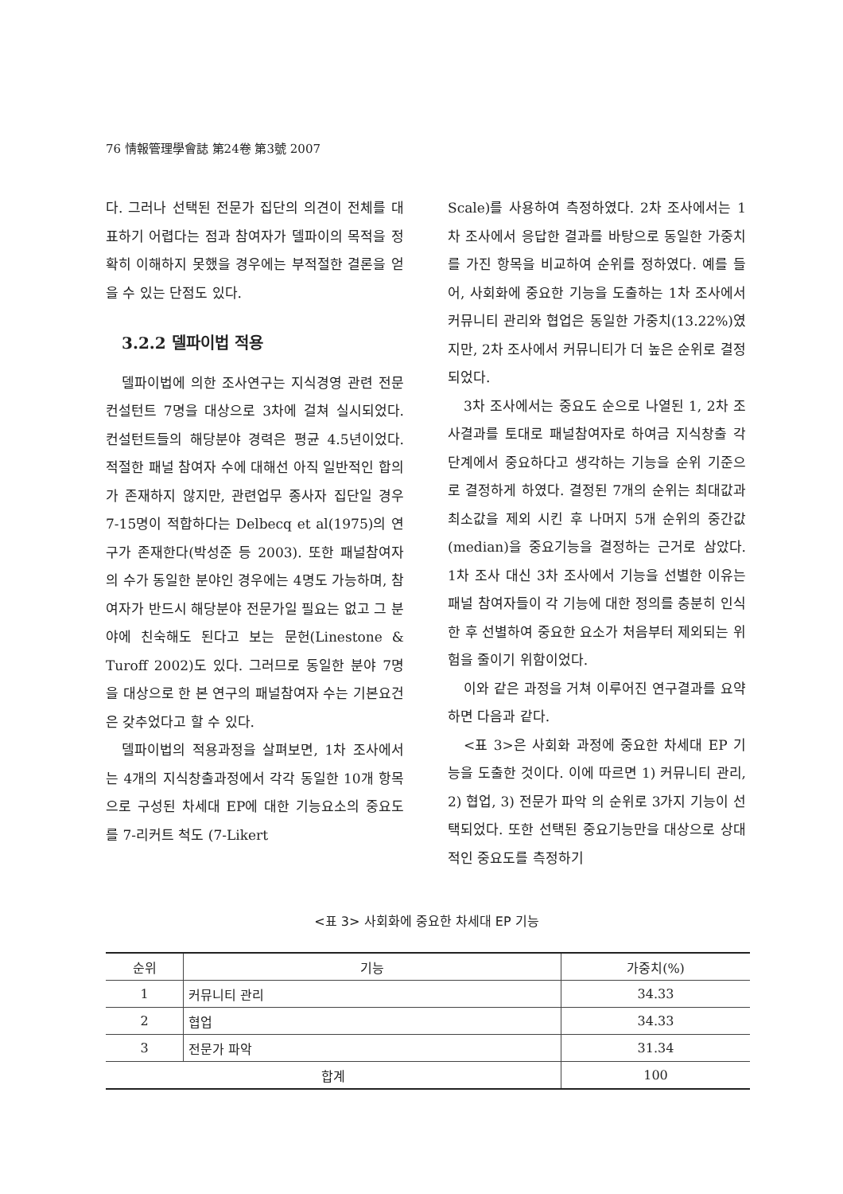76 情報管理學會誌 第24卷 第3號 2007
다. 그러나 선택된 전문가 집단의 의견이 전체를 대표하기 어렵다는 점과 참여자가 델파이의 목적을 정확히 이해하지 못했을 경우에는 부적절한 결론을 얻을 수 있는 단점도 있다.
3.2.2 델파이법 적용
델파이법에 의한 조사연구는 지식경영 관련 전문 컨설턴트 7명을 대상으로 3차에 걸쳐 실시되었다. 컨설턴트들의 해당분야 경력은 평균 4.5년이었다. 적절한 패널 참여자 수에 대해선 아직 일반적인 합의가 존재하지 않지만, 관련업무 종사자 집단일 경우 7-15명이 적합하다는 Delbecq et al(1975)의 연구가 존재한다(박성준 등 2003). 또한 패널참여자의 수가 동일한 분야인 경우에는 4명도 가능하며, 참여자가 반드시 해당분야 전문가일 필요는 없고 그 분야에 친숙해도 된다고 보는 문헌(Linestone & Turoff 2002)도 있다. 그러므로 동일한 분야 7명을 대상으로 한 본 연구의 패널참여자 수는 기본요건은 갖추었다고 할 수 있다.
델파이법의 적용과정을 살펴보면, 1차 조사에서는 4개의 지식창출과정에서 각각 동일한 10개 항목으로 구성된 차세대 EP에 대한 기능요소의 중요도를 7-리커트 척도 (7-Likert
Scale)를 사용하여 측정하였다. 2차 조사에서는 1차 조사에서 응답한 결과를 바탕으로 동일한 가중치를 가진 항목을 비교하여 순위를 정하였다. 예를 들어, 사회화에 중요한 기능을 도출하는 1차 조사에서 커뮤니티 관리와 협업은 동일한 가중치(13.22%)였지만, 2차 조사에서 커뮤니티가 더 높은 순위로 결정되었다.
3차 조사에서는 중요도 순으로 나열된 1, 2차 조사결과를 토대로 패널참여자로 하여금 지식창출 각 단계에서 중요하다고 생각하는 기능을 순위 기준으로 결정하게 하였다. 결정된 7개의 순위는 최대값과 최소값을 제외 시킨 후 나머지 5개 순위의 중간값(median)을 중요기능을 결정하는 근거로 삼았다. 1차 조사 대신 3차 조사에서 기능을 선별한 이유는 패널 참여자들이 각 기능에 대한 정의를 충분히 인식한 후 선별하여 중요한 요소가 처음부터 제외되는 위험을 줄이기 위함이었다.
이와 같은 과정을 거쳐 이루어진 연구결과를 요약하면 다음과 같다.
<표 3>은 사회화 과정에 중요한 차세대 EP 기능을 도출한 것이다. 이에 따르면 1) 커뮤니티 관리, 2) 협업, 3) 전문가 파악 의 순위로 3가지 기능이 선택되었다. 또한 선택된 중요기능만을 대상으로 상대적인 중요도를 측정하기
<표 3> 사회화에 중요한 차세대 EP 기능
| 순위 | 기능 | 가중치(%) |
| --- | --- | --- |
| 1 | 커뮤니티 관리 | 34.33 |
| 2 | 협업 | 34.33 |
| 3 | 전문가 파악 | 31.34 |
| 합계 | | 100 |